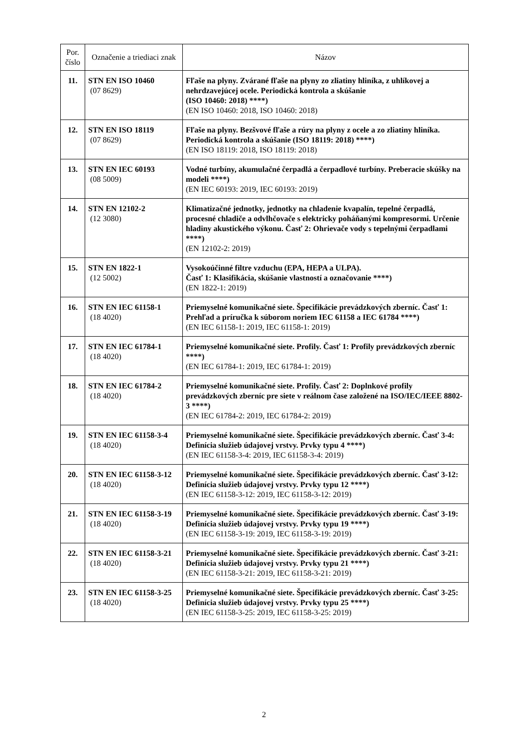| Por. číslo | Označenie a triediaci znak | Názov |
| --- | --- | --- |
| 11. | STN EN ISO 10460 (07 8629) | Fľaše na plyny. Zvárané fľaše na plyny zo zliatiny hliníka, z uhlíkovej a nehrdzavejúcej ocele. Periodická kontrola a skúšanie (ISO 10460: 2018) ****) (EN ISO 10460: 2018, ISO 10460: 2018) |
| 12. | STN EN ISO 18119 (07 8629) | Fľaše na plyny. Bezšvové fľaše a rúry na plyny z ocele a zo zliatiny hliníka. Periodická kontrola a skúšanie (ISO 18119: 2018) ****) (EN ISO 18119: 2018, ISO 18119: 2018) |
| 13. | STN EN IEC 60193 (08 5009) | Vodné turbíny, akumulačné čerpadlá a čerpadlové turbíny. Preberacie skúšky na modeli ****) (EN IEC 60193: 2019, IEC 60193: 2019) |
| 14. | STN EN 12102-2 (12 3080) | Klimatizačné jednotky, jednotky na chladenie kvapalín, tepelné čerpadlá, procesné chladiče a odvlhčovače s elektricky poháňanými kompresormi. Určenie hladiny akustického výkonu. Časť 2: Ohrievače vody s tepelnými čerpadlami ****) (EN 12102-2: 2019) |
| 15. | STN EN 1822-1 (12 5002) | Vysokoúčinné filtre vzduchu (EPA, HEPA a ULPA). Časť 1: Klasifikácia, skúšanie vlastností a označovanie ****) (EN 1822-1: 2019) |
| 16. | STN EN IEC 61158-1 (18 4020) | Priemyselné komunikačné siete. Špecifikácie prevádzkových zberníc. Časť 1: Prehľad a príručka k súborom noriem IEC 61158 a IEC 61784 ****) (EN IEC 61158-1: 2019, IEC 61158-1: 2019) |
| 17. | STN EN IEC 61784-1 (18 4020) | Priemyselné komunikačné siete. Profily. Časť 1: Profily prevádzkových zberníc ****) (EN IEC 61784-1: 2019, IEC 61784-1: 2019) |
| 18. | STN EN IEC 61784-2 (18 4020) | Priemyselné komunikačné siete. Profily. Časť 2: Doplnkové profily prevádzkových zberníc pre siete v reálnom čase založené na ISO/IEC/IEEE 8802-3 ****) (EN IEC 61784-2: 2019, IEC 61784-2: 2019) |
| 19. | STN EN IEC 61158-3-4 (18 4020) | Priemyselné komunikačné siete. Špecifikácie prevádzkových zberníc. Časť 3-4: Definícia služieb údajovej vrstvy. Prvky typu 4 ****) (EN IEC 61158-3-4: 2019, IEC 61158-3-4: 2019) |
| 20. | STN EN IEC 61158-3-12 (18 4020) | Priemyselné komunikačné siete. Špecifikácie prevádzkových zberníc. Časť 3-12: Definícia služieb údajovej vrstvy. Prvky typu 12 ****) (EN IEC 61158-3-12: 2019, IEC 61158-3-12: 2019) |
| 21. | STN EN IEC 61158-3-19 (18 4020) | Priemyselné komunikačné siete. Špecifikácie prevádzkových zberníc. Časť 3-19: Definícia služieb údajovej vrstvy. Prvky typu 19 ****) (EN IEC 61158-3-19: 2019, IEC 61158-3-19: 2019) |
| 22. | STN EN IEC 61158-3-21 (18 4020) | Priemyselné komunikačné siete. Špecifikácie prevádzkových zberníc. Časť 3-21: Definícia služieb údajovej vrstvy. Prvky typu 21 ****) (EN IEC 61158-3-21: 2019, IEC 61158-3-21: 2019) |
| 23. | STN EN IEC 61158-3-25 (18 4020) | Priemyselné komunikačné siete. Špecifikácie prevádzkových zberníc. Časť 3-25: Definícia služieb údajovej vrstvy. Prvky typu 25 ****) (EN IEC 61158-3-25: 2019, IEC 61158-3-25: 2019) |
2